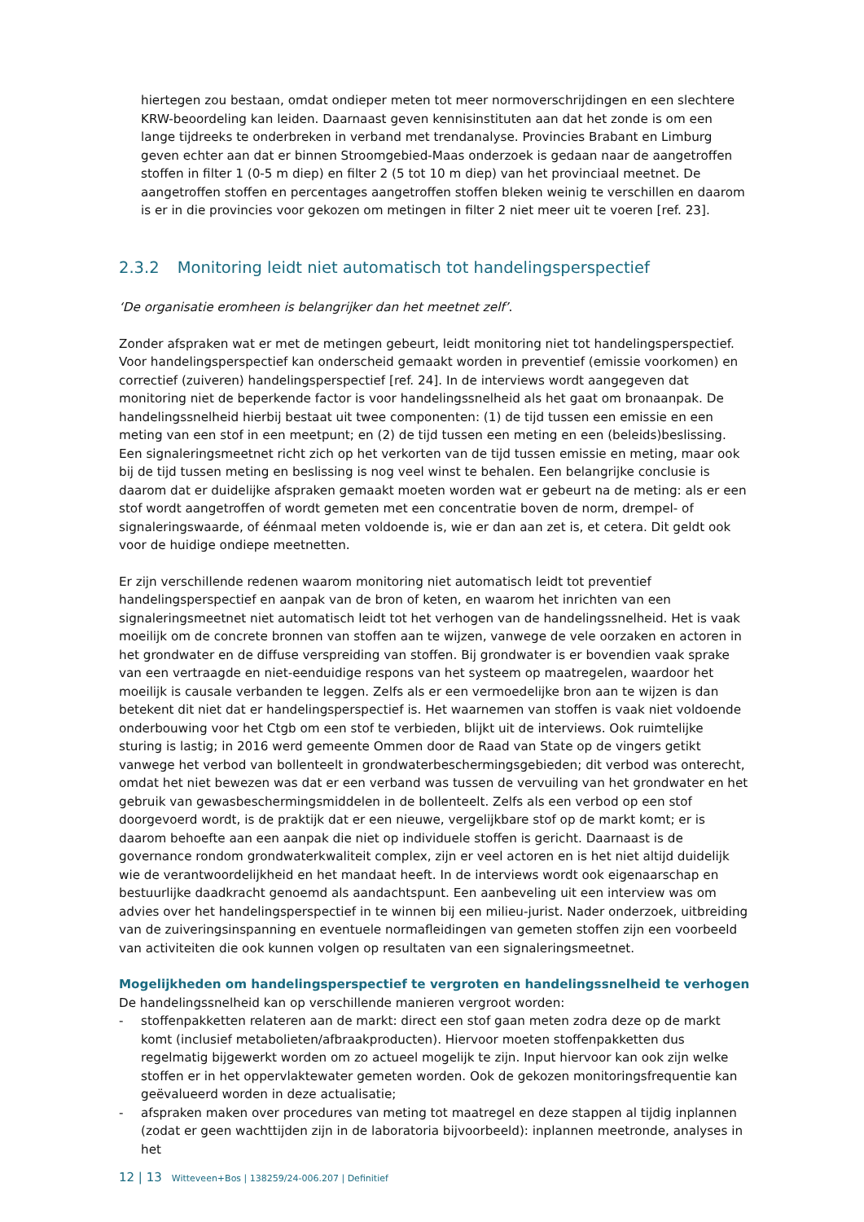hiertegen zou bestaan, omdat ondieper meten tot meer normoverschrijdingen en een slechtere KRW-beoordeling kan leiden. Daarnaast geven kennisinstituten aan dat het zonde is om een lange tijdreeks te onderbreken in verband met trendanalyse. Provincies Brabant en Limburg geven echter aan dat er binnen Stroomgebied-Maas onderzoek is gedaan naar de aangetroffen stoffen in filter 1 (0-5 m diep) en filter 2 (5 tot 10 m diep) van het provinciaal meetnet. De aangetroffen stoffen en percentages aangetroffen stoffen bleken weinig te verschillen en daarom is er in die provincies voor gekozen om metingen in filter 2 niet meer uit te voeren [ref. 23].
2.3.2 Monitoring leidt niet automatisch tot handelingsperspectief
‘De organisatie eromheen is belangrijker dan het meetnet zelf’.
Zonder afspraken wat er met de metingen gebeurt, leidt monitoring niet tot handelingsperspectief. Voor handelingsperspectief kan onderscheid gemaakt worden in preventief (emissie voorkomen) en correctief (zuiveren) handelingsperspectief [ref. 24]. In de interviews wordt aangegeven dat monitoring niet de beperkende factor is voor handelingssnelheid als het gaat om bronaanpak. De handelingssnelheid hierbij bestaat uit twee componenten: (1) de tijd tussen een emissie en een meting van een stof in een meetpunt; en (2) de tijd tussen een meting en een (beleids)beslissing. Een signaleringsmeetnet richt zich op het verkorten van de tijd tussen emissie en meting, maar ook bij de tijd tussen meting en beslissing is nog veel winst te behalen. Een belangrijke conclusie is daarom dat er duidelijke afspraken gemaakt moeten worden wat er gebeurt na de meting: als er een stof wordt aangetroffen of wordt gemeten met een concentratie boven de norm, drempel- of signaleringswaarde, of éénmaal meten voldoende is, wie er dan aan zet is, et cetera. Dit geldt ook voor de huidige ondiepe meetnetten.
Er zijn verschillende redenen waarom monitoring niet automatisch leidt tot preventief handelingsperspectief en aanpak van de bron of keten, en waarom het inrichten van een signaleringsmeetnet niet automatisch leidt tot het verhogen van de handelingssnelheid. Het is vaak moeilijk om de concrete bronnen van stoffen aan te wijzen, vanwege de vele oorzaken en actoren in het grondwater en de diffuse verspreiding van stoffen. Bij grondwater is er bovendien vaak sprake van een vertraagde en niet-eenduidige respons van het systeem op maatregelen, waardoor het moeilijk is causale verbanden te leggen. Zelfs als er een vermoedelijke bron aan te wijzen is dan betekent dit niet dat er handelingsperspectief is. Het waarnemen van stoffen is vaak niet voldoende onderbouwing voor het Ctgb om een stof te verbieden, blijkt uit de interviews. Ook ruimtelijke sturing is lastig; in 2016 werd gemeente Ommen door de Raad van State op de vingers getikt vanwege het verbod van bollenteelt in grondwaterbeschermingsgebieden; dit verbod was onterecht, omdat het niet bewezen was dat er een verband was tussen de vervuiling van het grondwater en het gebruik van gewasbeschermingsmiddelen in de bollenteelt. Zelfs als een verbod op een stof doorgevoerd wordt, is de praktijk dat er een nieuwe, vergelijkbare stof op de markt komt; er is daarom behoefte aan een aanpak die niet op individuele stoffen is gericht. Daarnaast is de governance rondom grondwaterkwaliteit complex, zijn er veel actoren en is het niet altijd duidelijk wie de verantwoordelijkheid en het mandaat heeft. In de interviews wordt ook eigenaarschap en bestuurlijke daadkracht genoemd als aandachtspunt. Een aanbeveling uit een interview was om advies over het handelingsperspectief in te winnen bij een milieu-jurist. Nader onderzoek, uitbreiding van de zuiveringsinspanning en eventuele normafleidingen van gemeten stoffen zijn een voorbeeld van activiteiten die ook kunnen volgen op resultaten van een signaleringsmeetnet.
Mogelijkheden om handelingsperspectief te vergroten en handelingssnelheid te verhogen
De handelingssnelheid kan op verschillende manieren vergroot worden:
- stoffenpakketten relateren aan de markt: direct een stof gaan meten zodra deze op de markt komt (inclusief metabolieten/afbraakproducten). Hiervoor moeten stoffenpakketten dus regelmatig bijgewerkt worden om zo actueel mogelijk te zijn. Input hiervoor kan ook zijn welke stoffen er in het oppervlaktewater gemeten worden. Ook de gekozen monitoringsfrequentie kan geëvalueerd worden in deze actualisatie;
- afspraken maken over procedures van meting tot maatregel en deze stappen al tijdig inplannen (zodat er geen wachttijden zijn in de laboratoria bijvoorbeeld): inplannen meetronde, analyses in het
12 | 13 Witteveen+Bos | 138259/24-006.207 | Definitief